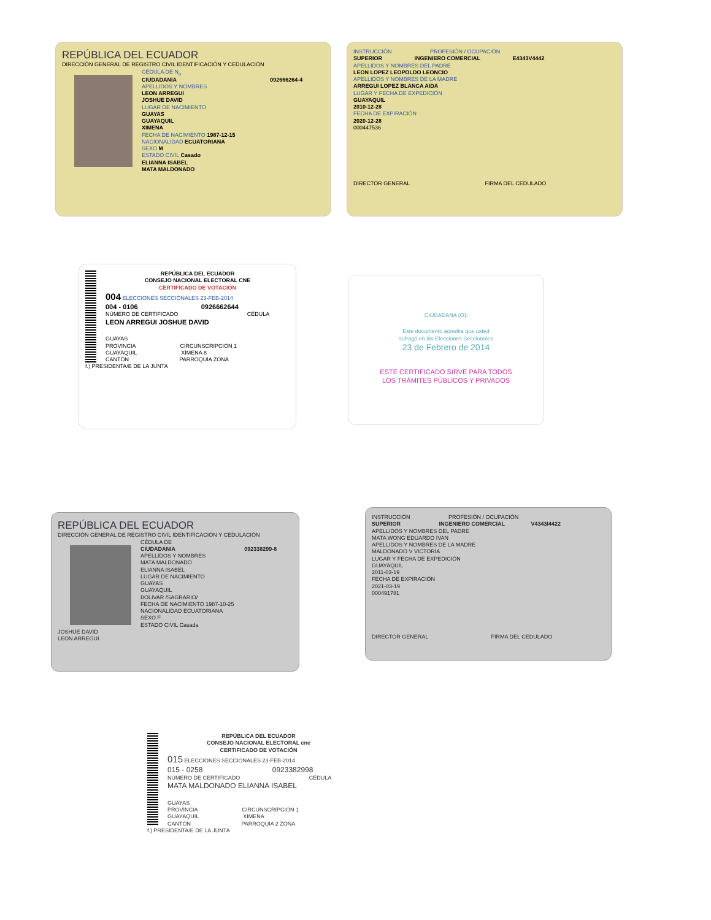REPÚBLICA DEL ECUADOR
DIRECCIÓN GENERAL DE REGISTRO CIVIL IDENTIFICACIÓN Y CEDULACIÓN
CÉDULA DE N<sub>o</sub>
CIUDADANIA 092666264-4
APELLIDOS Y NOMBRES
LEON ARREGUI
JOSHUE DAVID
LUGAR DE NACIMIENTO
GUAYAS
GUAYAQUIL
XIMENA
FECHA DE NACIMIENTO 1987-12-15
NACIONALIDAD ECUATORIANA
SEXO M
ESTADO CIVIL Casado
ELIANNA ISABEL
MATA MALDONADO
INSTRUCCIÓN PROFESIÓN / OCUPACIÓN
SUPERIOR INGENIERO COMERCIAL E4343V4442
APELLIDOS Y NOMBRES DEL PADRE
LEON LOPEZ LEOPOLDO LEONCIO
APELLIDOS Y NOMBRES DE LA MADRE
ARREGUI LOPEZ BLANCA AIDA
LUGAR Y FECHA DE EXPEDICIÓN
GUAYAQUIL
2010-12-28
FECHA DE EXPIRACIÓN
2020-12-28
000447536
DIRECTOR GENERAL FIRMA DEL CEDULADO
REPÚBLICA DEL ECUADOR
CONSEJO NACIONAL ELECTORAL CNE
CERTIFICADO DE VOTACIÓN
004 ELECCIONES SECCIONALES 23-FEB-2014
004 - 0106 0926662644
NÚMERO DE CERTIFICADO CÉDULA
LEON ARREGUI JOSHUE DAVID
GUAYAS
PROVINCIA CIRCUNSCRIPCIÓN 1
GUAYAQUIL XIMENA 8
CANTÓN PARROQUIA ZONA
f.) PRESIDENTA/E DE LA JUNTA
CIUDADANA (O):
Este documento acredita que usted
sufragó en las Elecciones Seccionales
23 de Febrero de 2014
ESTE CERTIFICADO SIRVE PARA TODOS
LOS TRÁMITES PÚBLICOS Y PRIVADOS
REPÚBLICA DEL ECUADOR
DIRECCIÓN GENERAL DE REGISTRO CIVIL IDENTIFICACIÓN Y CEDULACIÓN
CÉDULA DE
CIUDADANIA 092338299-8
APELLIDOS Y NOMBRES
MATA MALDONADO
ELIANNA ISABEL
LUGAR DE NACIMIENTO
GUAYAS
GUAYAQUIL
BOLIVAR /SAGRARIO/
FECHA DE NACIMIENTO 1987-10-25
NACIONALIDAD ECUATORIANA
SEXO F
ESTADO CIVIL Casada
JOSHUE DAVID
LEON ARREGUI
INSTRUCCIÓN PROFESIÓN / OCUPACIÓN
SUPERIOR INGENIERO COMERCIAL V4343I4422
APELLIDOS Y NOMBRES DEL PADRE
MATA WONG EDUARDO IVAN
APELLIDOS Y NOMBRES DE LA MADRE
MALDONADO V VICTORIA
LUGAR Y FECHA DE EXPEDICIÓN
GUAYAQUIL
2011-03-19
FECHA DE EXPIRACIÓN
2021-03-19
000491781
DIRECTOR GENERAL FIRMA DEL CEDULADO
REPÚBLICA DEL ECUADOR
CONSEJO NACIONAL ELECTORAL cne
CERTIFICADO DE VOTACIÓN
015 ELECCIONES SECCIONALES 23-FEB-2014
015 - 0258 0923382998
NÚMERO DE CERTIFICADO CÉDULA
MATA MALDONADO ELIANNA ISABEL
GUAYAS
PROVINCIA CIRCUNSCRIPCIÓN 1
GUAYAQUIL XIMENA
CANTÓN PARROQUIA 2 ZONA
f.) PRESIDENTA/E DE LA JUNTA